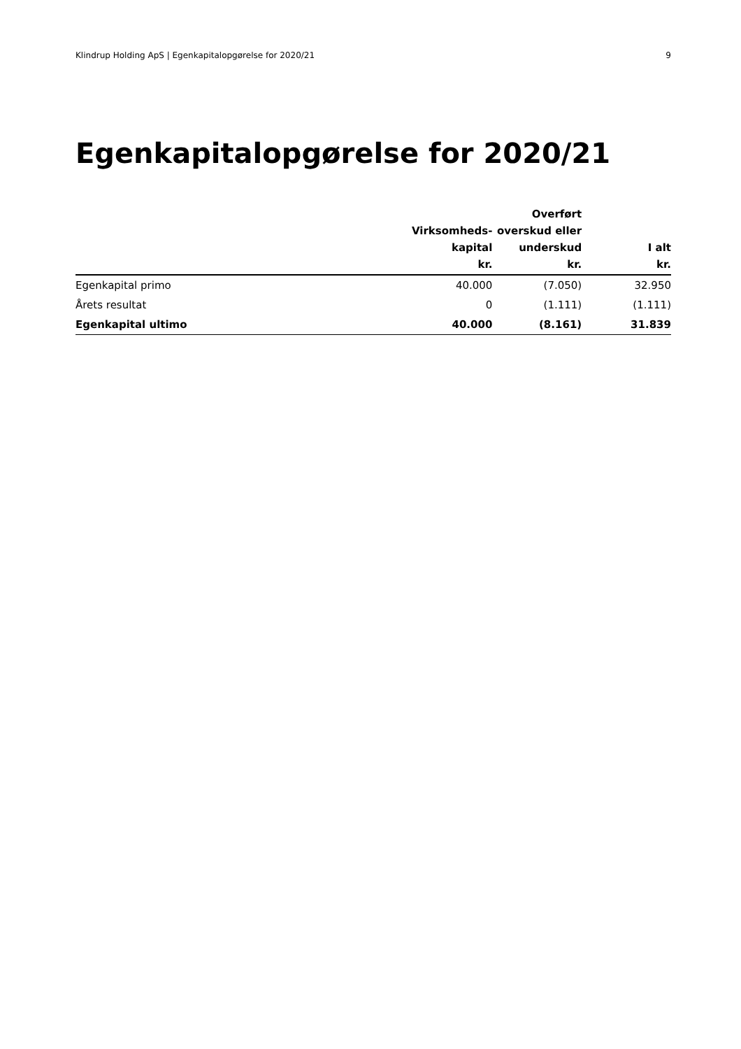Klindrup Holding ApS | Egenkapitalopgørelse for 2020/21 9
Egenkapitalopgørelse for 2020/21
| | Virksomheds- kapital kr. | Overført overskud eller underskud kr. | I alt kr. |
| --- | --- | --- | --- |
| Egenkapital primo | 40.000 | (7.050) | 32.950 |
| Årets resultat | 0 | (1.111) | (1.111) |
| Egenkapital ultimo | 40.000 | (8.161) | 31.839 |